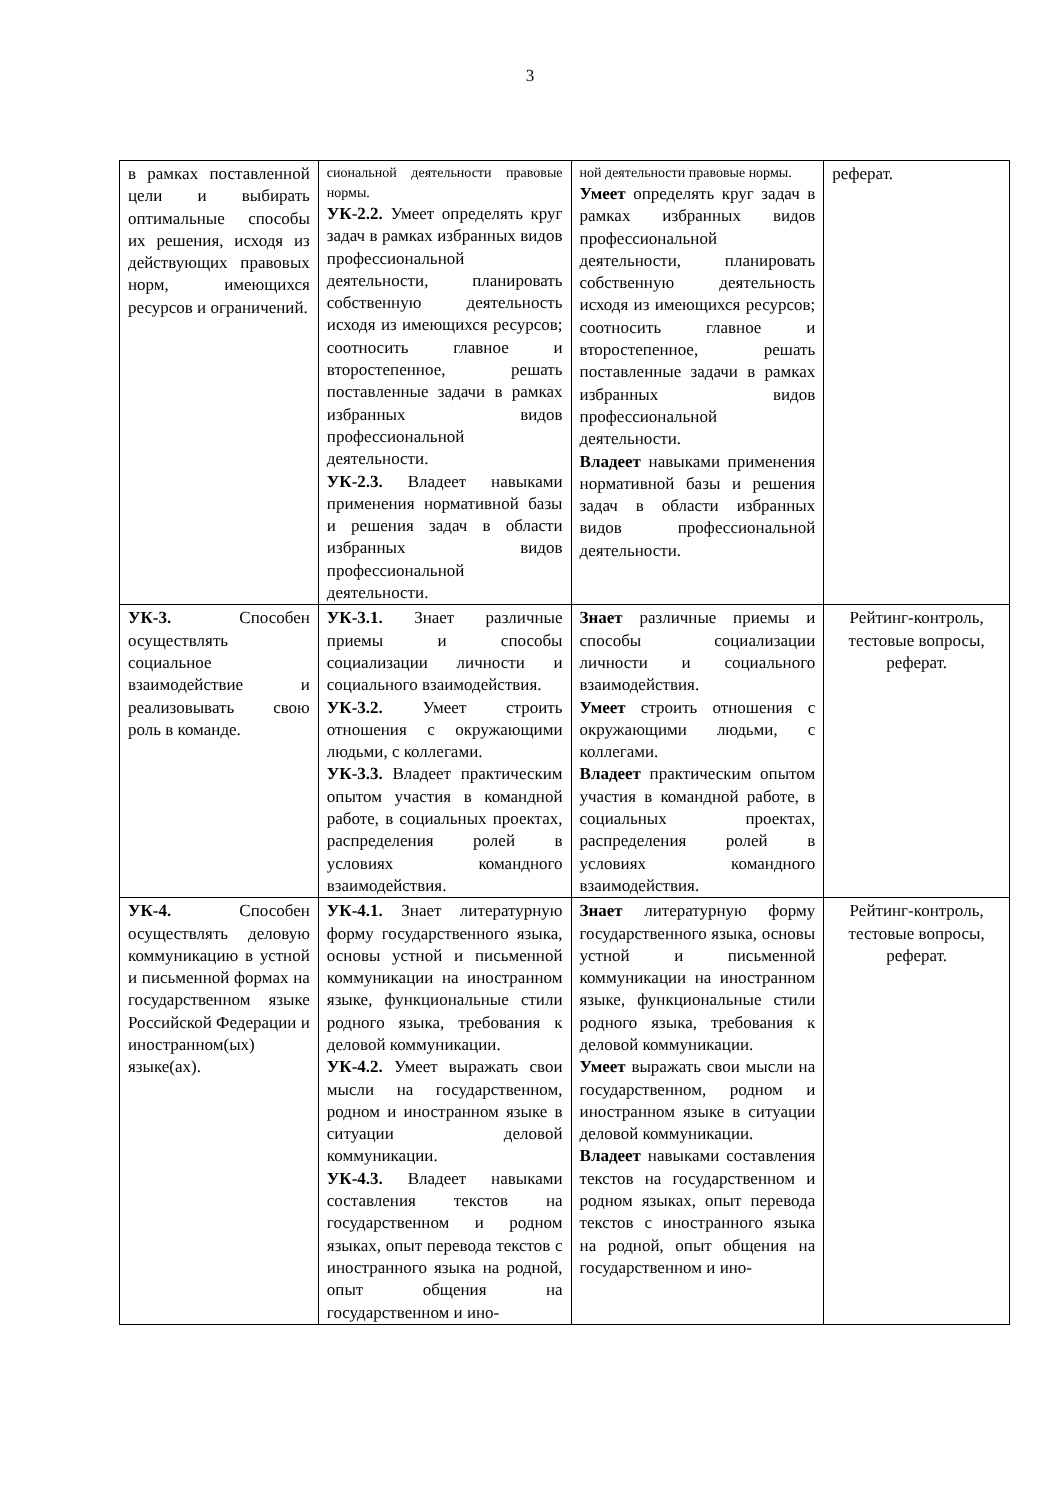3
| в рамках поставленной цели и выбирать оптимальные способы их решения, исходя из действующих правовых норм, имеющихся ресурсов и ограничений. | сиональной деятельности правовые нормы. УК-2.2. Умеет определять круг задач в рамках избранных видов профессиональной деятельности, планировать собственную деятельность исходя из имеющихся ресурсов; соотносить главное и второстепенное, решать поставленные задачи в рамках избранных видов профессиональной деятельности. УК-2.3. Владеет навыками применения нормативной базы и решения задач в области избранных видов профессиональной деятельности. | ной деятельности правовые нормы. Умеет определять круг задач в рамках избранных видов профессиональной деятельности, планировать собственную деятельность исходя из имеющихся ресурсов; соотносить главное и второстепенное, решать поставленные задачи в рамках избранных видов профессиональной деятельности. Владеет навыками применения нормативной базы и решения задач в области избранных видов профессиональной деятельности. | реферат. |
| УК-3. Способен осуществлять социальное взаимодействие и реализовывать свою роль в команде. | УК-3.1. Знает различные приемы и способы социализации личности и социального взаимодействия. УК-3.2. Умеет строить отношения с окружающими людьми, с коллегами. УК-3.3. Владеет практическим опытом участия в командной работе, в социальных проектах, распределения ролей в условиях командного взаимодействия. | Знает различные приемы и способы социализации личности и социального взаимодействия. Умеет строить отношения с окружающими людьми, с коллегами. Владеет практическим опытом участия в командной работе, в социальных проектах, распределения ролей в условиях командного взаимодействия. | Рейтинг-контроль, тестовые вопросы, реферат. |
| УК-4. Способен осуществлять деловую коммуникацию в устной и письменной формах на государственном языке Российской Федерации и иностранном(ых) языке(ах). | УК-4.1. Знает литературную форму государственного языка, основы устной и письменной коммуникации на иностранном языке, функциональные стили родного языка, требования к деловой коммуникации. УК-4.2. Умеет выражать свои мысли на государственном, родном и иностранном языке в ситуации деловой коммуникации. УК-4.3. Владеет навыками составления текстов на государственном и родном языках, опыт перевода текстов с иностранного языка на родной, опыт общения на государственном и ино- | Знает литературную форму государственного языка, основы устной и письменной коммуникации на иностранном языке, функциональные стили родного языка, требования к деловой коммуникации. Умеет выражать свои мысли на государственном, родном и иностранном языке в ситуации деловой коммуникации. Владеет навыками составления текстов на государственном и родном языках, опыт перевода текстов с иностранного языка на родной, опыт общения на государственном и ино- | Рейтинг-контроль, тестовые вопросы, реферат. |